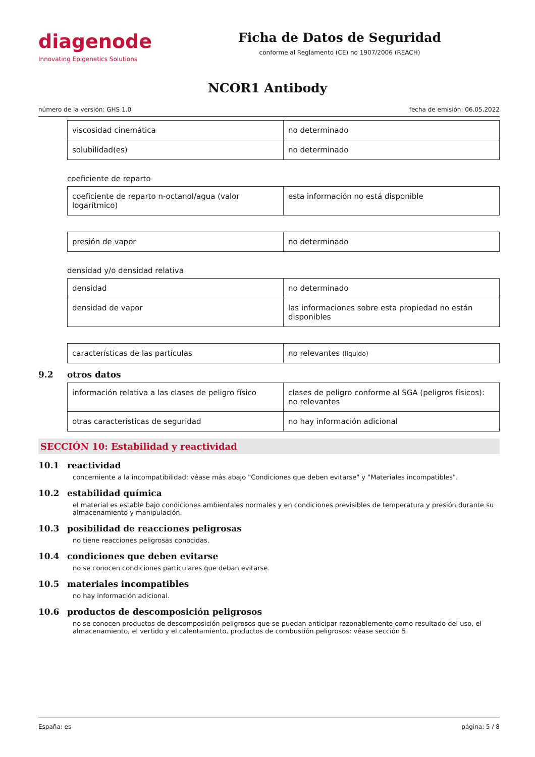diagenode
Innovating Epigenetics Solutions
Ficha de Datos de Seguridad
conforme al Reglamento (CE) no 1907/2006 (REACH)
NCOR1 Antibody
número de la versión: GHS 1.0 fecha de emisión: 06.05.2022
| viscosidad cinemática | no determinado |
| solubilidad(es) | no determinado |
coeficiente de reparto
| coeficiente de reparto n-octanol/agua (valor logarítmico) | esta información no está disponible |
| presión de vapor | no determinado |
densidad y/o densidad relativa
| densidad | no determinado |
| densidad de vapor | las informaciones sobre esta propiedad no están disponibles |
| características de las partículas | no relevantes (líquido) |
9.2 otros datos
| información relativa a las clases de peligro físico | clases de peligro conforme al SGA (peligros físicos): no relevantes |
| otras características de seguridad | no hay información adicional |
SECCIÓN 10: Estabilidad y reactividad
10.1 reactividad
concerniente a la incompatibilidad: véase más abajo "Condiciones que deben evitarse" y "Materiales incompatibles".
10.2 estabilidad química
el material es estable bajo condiciones ambientales normales y en condiciones previsibles de temperatura y presión durante su almacenamiento y manipulación.
10.3 posibilidad de reacciones peligrosas
no tiene reacciones peligrosas conocidas.
10.4 condiciones que deben evitarse
no se conocen condiciones particulares que deban evitarse.
10.5 materiales incompatibles
no hay información adicional.
10.6 productos de descomposición peligrosos
no se conocen productos de descomposición peligrosos que se puedan anticipar razonablemente como resultado del uso, el almacenamiento, el vertido y el calentamiento. productos de combustión peligrosos: véase sección 5.
España: es página: 5 / 8